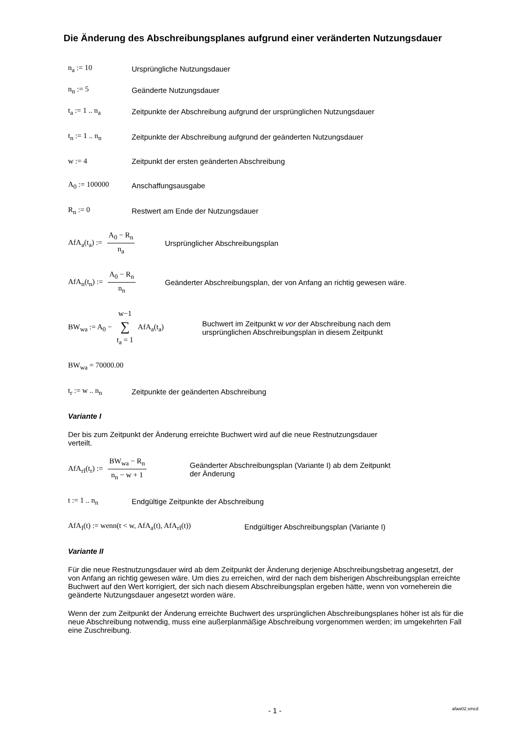Die Änderung des Abschreibungsplanes aufgrund einer veränderten Nutzungsdauer
n<sub>a</sub> := 10 Ursprüngliche Nutzungsdauer
n<sub>n</sub> := 5 Geänderte Nutzungsdauer
t<sub>a</sub> := 1 .. n<sub>a</sub> Zeitpunkte der Abschreibung aufgrund der ursprünglichen Nutzungsdauer
t<sub>n</sub> := 1 .. n<sub>n</sub> Zeitpunkte der Abschreibung aufgrund der geänderten Nutzungsdauer
w := 4 Zeitpunkt der ersten geänderten Abschreibung
A<sub>0</sub> := 100000 Anschaffungsausgabe
R<sub>n</sub> := 0 Restwert am Ende der Nutzungsdauer
AfA<sub>a</sub>(t<sub>a</sub>) := A<sub>0</sub> − R<sub>n</sub> n<sub>a</sub> Ursprünglicher Abschreibungsplan
AfA<sub>n</sub>(t<sub>n</sub>) := A<sub>0</sub> − R<sub>n</sub> n<sub>n</sub> Geänderter Abschreibungsplan, der von Anfang an richtig gewesen wäre.
BW<sub>wa</sub> := A<sub>0</sub> − w−1 ∑ t<sub>a</sub> = 1 AfA<sub>a</sub>(t<sub>a</sub>) Buchwert im Zeitpunkt w vor der Abschreibung nach dem
ursprünglichen Abschreibungsplan in diesem Zeitpunkt
BW<sub>wa</sub> = 70000.00
t<sub>r</sub> := w .. n<sub>n</sub> Zeitpunkte der geänderten Abschreibung
Variante I
Der bis zum Zeitpunkt der Änderung erreichte Buchwert wird auf die neue Restnutzungsdauer
verteilt.
AfA<sub>rI</sub>(t<sub>r</sub>) := BW<sub>wa</sub> − R<sub>n</sub> n<sub>n</sub> − w + 1 Geänderter Abschreibungsplan (Variante I) ab dem Zeitpunkt
der Änderung
t := 1 .. n<sub>n</sub> Endgültige Zeitpunkte der Abschreibung
AfA<sub>I</sub>(t) := wenn(t < w, AfA<sub>a</sub>(t), AfA<sub>rI</sub>(t)) Endgültiger Abschreibungsplan (Variante I)
Variante II
Für die neue Restnutzungsdauer wird ab dem Zeitpunkt der Änderung derjenige Abschreibungsbetrag angesetzt, der von Anfang an richtig gewesen wäre. Um dies zu erreichen, wird der nach dem bisherigen Abschreibungsplan erreichte Buchwert auf den Wert korrigiert, der sich nach diesem Abschreibungsplan ergeben hätte, wenn von vorneherein die geänderte Nutzungsdauer angesetzt worden wäre.
Wenn der zum Zeitpunkt der Änderung erreichte Buchwert des ursprünglichen Abschreibungsplanes höher ist als für die neue Abschreibung notwendig, muss eine außerplanmäßige Abschreibung vorgenommen werden; im umgekehrten Fall eine Zuschreibung.
- 1 - afaw02.xmcd